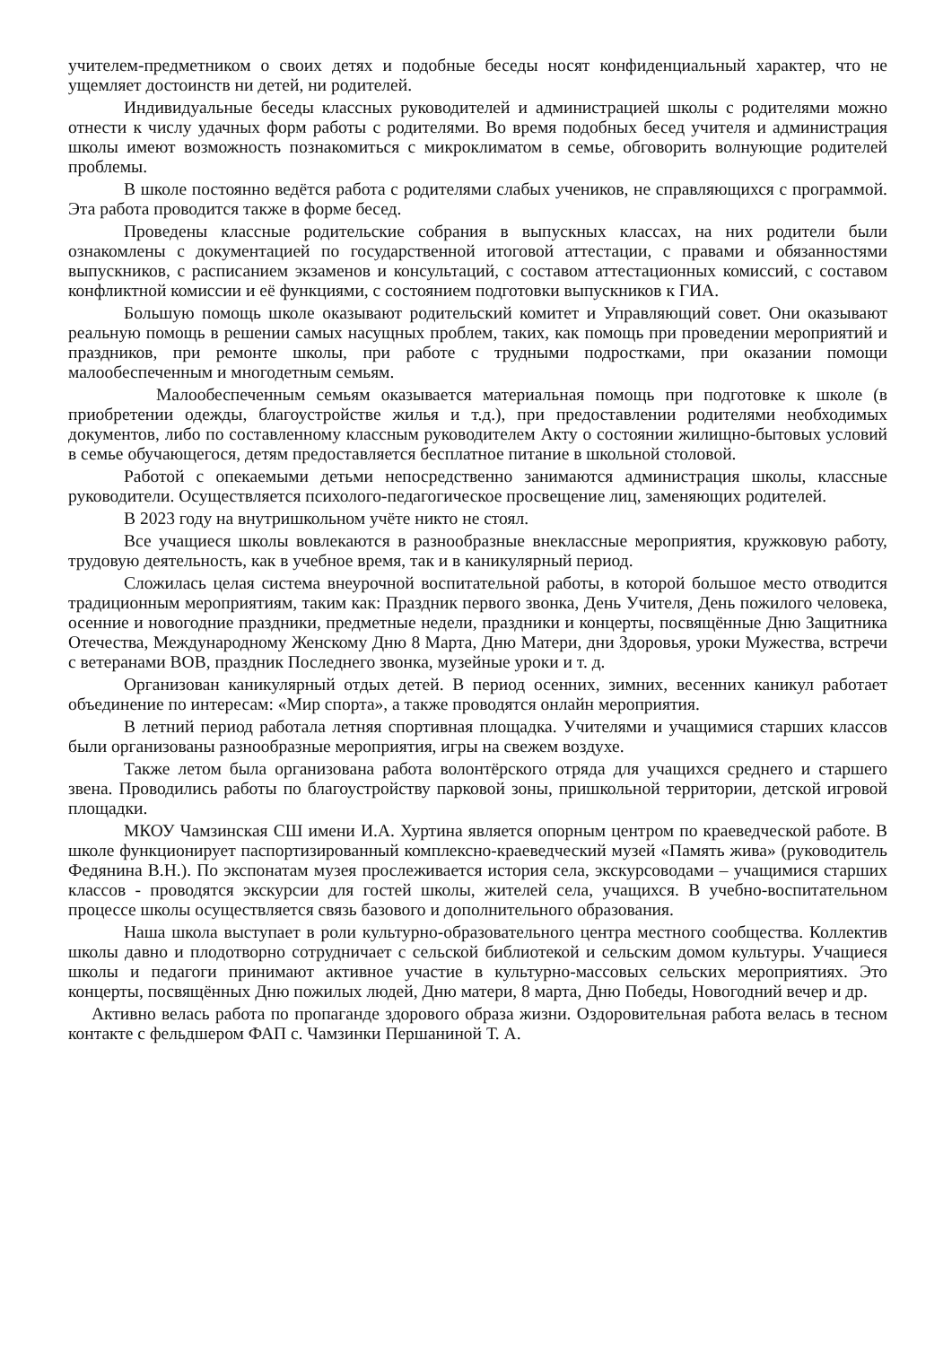учителем-предметником о своих детях и подобные беседы носят конфиденциальный характер, что не ущемляет достоинств ни детей, ни родителей.
Индивидуальные беседы классных руководителей и администрацией школы с родителями можно отнести к числу удачных форм работы с родителями. Во время подобных бесед учителя и администрация школы имеют возможность познакомиться с микроклиматом в семье, обговорить волнующие родителей проблемы.
В школе постоянно ведётся работа с родителями слабых учеников, не справляющихся с программой. Эта работа проводится также в форме бесед.
Проведены классные родительские собрания в выпускных классах, на них родители были ознакомлены с документацией по государственной итоговой аттестации, с правами и обязанностями выпускников, с расписанием экзаменов и консультаций, с составом аттестационных комиссий, с составом конфликтной комиссии и её функциями, с состоянием подготовки выпускников к ГИА.
Большую помощь школе оказывают родительский комитет и Управляющий совет. Они оказывают реальную помощь в решении самых насущных проблем, таких, как помощь при проведении мероприятий и праздников, при ремонте школы, при работе с трудными подростками, при оказании помощи малообеспеченным и многодетным семьям.
Малообеспеченным семьям оказывается материальная помощь при подготовке к школе (в приобретении одежды, благоустройстве жилья и т.д.), при предоставлении родителями необходимых документов, либо по составленному классным руководителем Акту о состоянии жилищно-бытовых условий в семье обучающегося, детям предоставляется бесплатное питание в школьной столовой.
Работой с опекаемыми детьми непосредственно занимаются администрация школы, классные руководители. Осуществляется психолого-педагогическое просвещение лиц, заменяющих родителей.
В 2023 году на внутришкольном учёте никто не стоял.
Все учащиеся школы вовлекаются в разнообразные внеклассные мероприятия, кружковую работу, трудовую деятельность, как в учебное время, так и в каникулярный период.
Сложилась целая система внеурочной воспитательной работы, в которой большое место отводится традиционным мероприятиям, таким как: Праздник первого звонка, День Учителя, День пожилого человека, осенние и новогодние праздники, предметные недели, праздники и концерты, посвящённые Дню Защитника Отечества, Международному Женскому Дню 8 Марта, Дню Матери, дни Здоровья, уроки Мужества, встречи с ветеранами ВОВ, праздник Последнего звонка, музейные уроки и т. д.
Организован каникулярный отдых детей. В период осенних, зимних, весенних каникул работает объединение по интересам: «Мир спорта», а также проводятся онлайн мероприятия.
В летний период работала летняя спортивная площадка. Учителями и учащимися старших классов были организованы разнообразные мероприятия, игры на свежем воздухе.
Также летом была организована работа волонтёрского отряда для учащихся среднего и старшего звена. Проводились работы по благоустройству парковой зоны, пришкольной территории, детской игровой площадки.
МКОУ Чамзинская СШ имени И.А. Хуртина является опорным центром по краеведческой работе. В школе функционирует паспортизированный комплексно-краеведческий музей «Память жива» (руководитель Федянина В.Н.). По экспонатам музея прослеживается история села, экскурсоводами – учащимися старших классов - проводятся экскурсии для гостей школы, жителей села, учащихся. В учебно-воспитательном процессе школы осуществляется связь базового и дополнительного образования.
Наша школа выступает в роли культурно-образовательного центра местного сообщества. Коллектив школы давно и плодотворно сотрудничает с сельской библиотекой и сельским домом культуры. Учащиеся школы и педагоги принимают активное участие в культурно-массовых сельских мероприятиях. Это концерты, посвящённых Дню пожилых людей, Дню матери, 8 марта, Дню Победы, Новогодний вечер и др.
Активно велась работа по пропаганде здорового образа жизни. Оздоровительная работа велась в тесном контакте с фельдшером ФАП с. Чамзинки Першаниной Т. А.